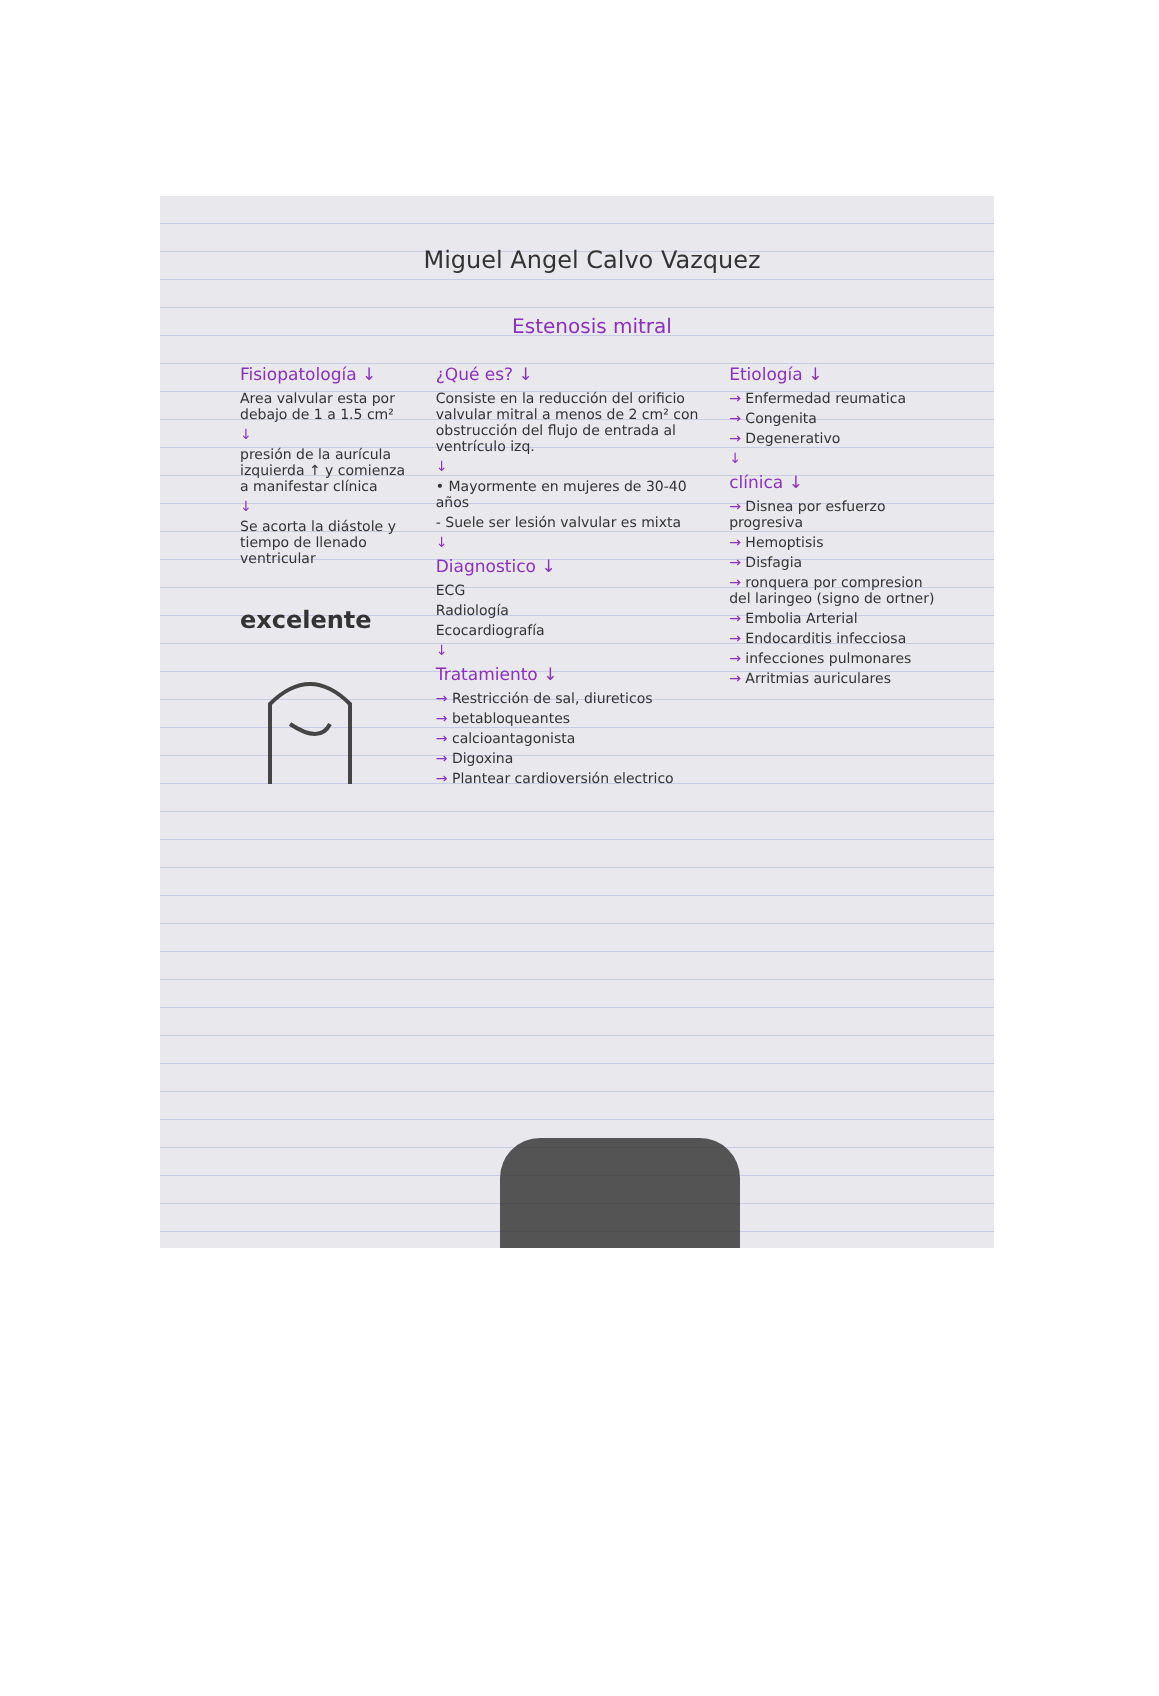Miguel Angel Calvo Vazquez
Estenosis mitral
Fisiopatología ↓
Area valvular esta por debajo de 1 a 1.5 cm²
↓
presión de la aurícula izquierda ↑ y comienza a manifestar clínica
↓
Se acorta la diástole y tiempo de llenado ventricular
excelente
¿Qué es? ↓
Consiste en la reducción del orificio valvular mitral a menos de 2 cm² con obstrucción del flujo de entrada al ventrículo izq.
↓
• Mayormente en mujeres de 30-40 años
- Suele ser lesión valvular es mixta
↓
Diagnostico ↓
ECG
Radiología
Ecocardiografía
↓
Tratamiento ↓
→ Restricción de sal, diureticos
→ betabloqueantes
→ calcioantagonista
→ Digoxina
→ Plantear cardioversión electrico
Etiología ↓
→ Enfermedad reumatica
→ Congenita
→ Degenerativo
↓
clínica ↓
→ Disnea por esfuerzo progresiva
→ Hemoptisis
→ Disfagia
→ ronquera por compresion del laringeo (signo de ortner)
→ Embolia Arterial
→ Endocarditis infecciosa
→ infecciones pulmonares
→ Arritmias auriculares